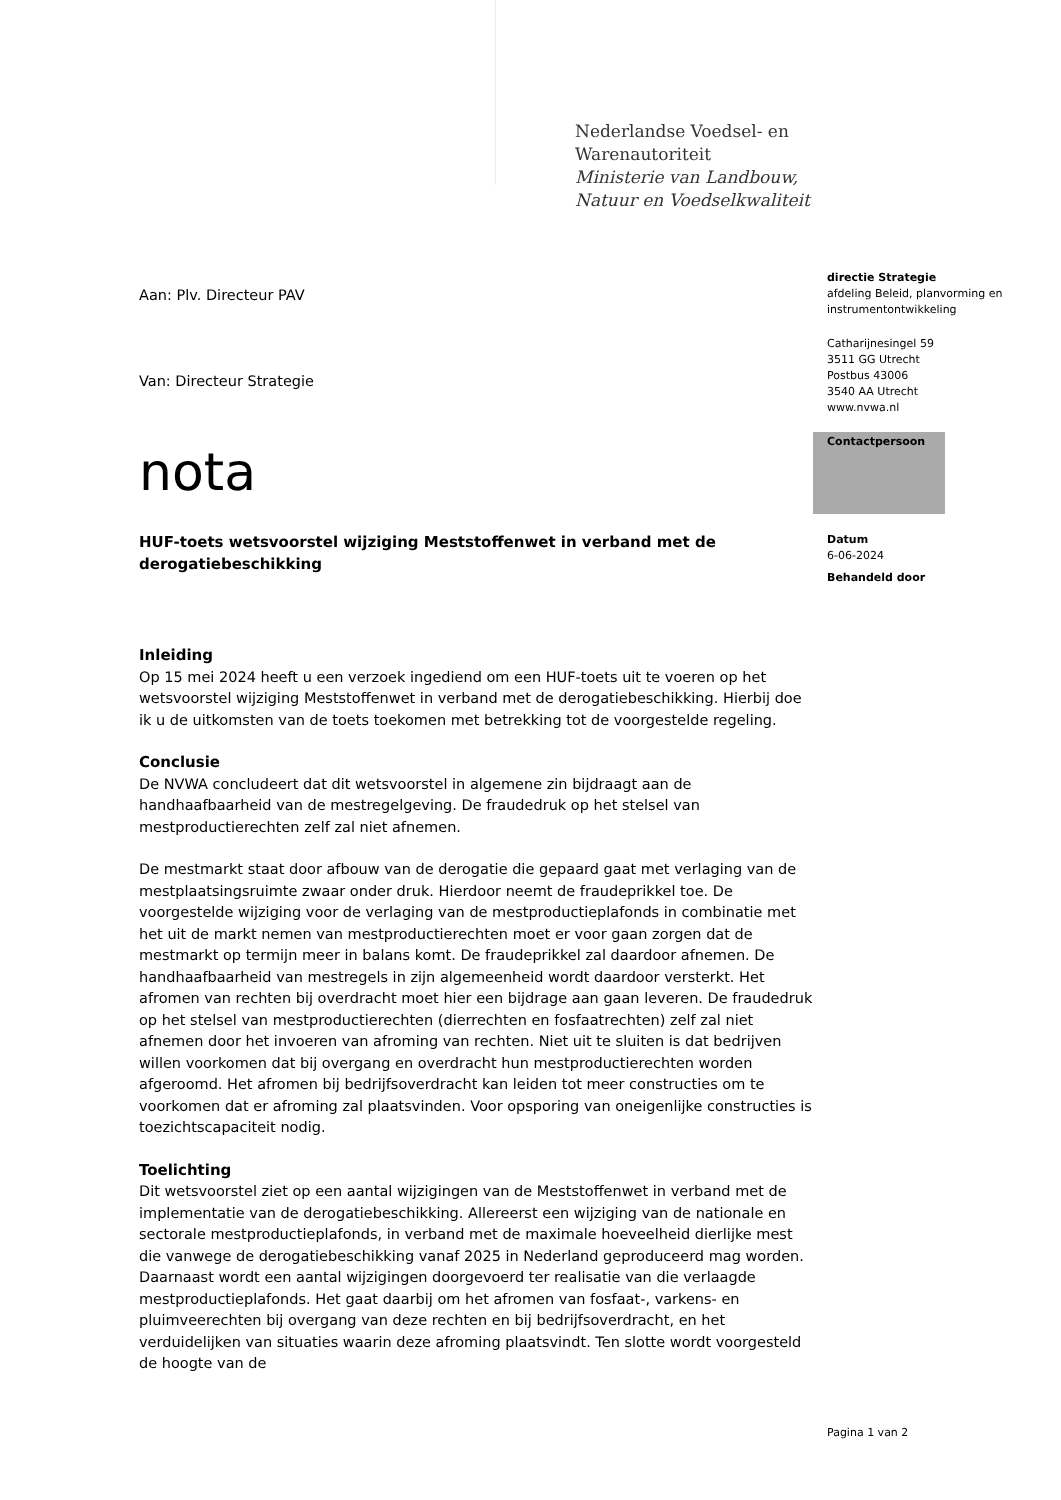Nederlandse Voedsel- en
Warenautoriteit
Ministerie van Landbouw,
Natuur en Voedselkwaliteit
Aan: Plv. Directeur PAV
Van: Directeur Strategie
nota
HUF-toets wetsvoorstel wijziging Meststoffenwet in verband met de derogatiebeschikking
Inleiding
Op 15 mei 2024 heeft u een verzoek ingediend om een HUF-toets uit te voeren op het wetsvoorstel wijziging Meststoffenwet in verband met de derogatiebeschikking. Hierbij doe ik u de uitkomsten van de toets toekomen met betrekking tot de voorgestelde regeling.
Conclusie
De NVWA concludeert dat dit wetsvoorstel in algemene zin bijdraagt aan de handhaafbaarheid van de mestregelgeving. De fraudedruk op het stelsel van mestproductierechten zelf zal niet afnemen.
De mestmarkt staat door afbouw van de derogatie die gepaard gaat met verlaging van de mestplaatsingsruimte zwaar onder druk. Hierdoor neemt de fraudeprikkel toe. De voorgestelde wijziging voor de verlaging van de mestproductieplafonds in combinatie met het uit de markt nemen van mestproductierechten moet er voor gaan zorgen dat de mestmarkt op termijn meer in balans komt. De fraudeprikkel zal daardoor afnemen. De handhaafbaarheid van mestregels in zijn algemeenheid wordt daardoor versterkt. Het afromen van rechten bij overdracht moet hier een bijdrage aan gaan leveren. De fraudedruk op het stelsel van mestproductierechten (dierrechten en fosfaatrechten) zelf zal niet afnemen door het invoeren van afroming van rechten. Niet uit te sluiten is dat bedrijven willen voorkomen dat bij overgang en overdracht hun mestproductierechten worden afgeroomd. Het afromen bij bedrijfsoverdracht kan leiden tot meer constructies om te voorkomen dat er afroming zal plaatsvinden. Voor opsporing van oneigenlijke constructies is toezichtscapaciteit nodig.
Toelichting
Dit wetsvoorstel ziet op een aantal wijzigingen van de Meststoffenwet in verband met de implementatie van de derogatiebeschikking. Allereerst een wijziging van de nationale en sectorale mestproductieplafonds, in verband met de maximale hoeveelheid dierlijke mest die vanwege de derogatiebeschikking vanaf 2025 in Nederland geproduceerd mag worden. Daarnaast wordt een aantal wijzigingen doorgevoerd ter realisatie van die verlaagde mestproductieplafonds. Het gaat daarbij om het afromen van fosfaat-, varkens- en pluimveerechten bij overgang van deze rechten en bij bedrijfsoverdracht, en het verduidelijken van situaties waarin deze afroming plaatsvindt. Ten slotte wordt voorgesteld de hoogte van de
directie Strategie
afdeling Beleid, planvorming en instrumentontwikkeling
Catharijnesingel 59
3511 GG Utrecht
Postbus 43006
3540 AA Utrecht
www.nvwa.nl
Contactpersoon
Datum
6-06-2024
Behandeld door
Pagina 1 van 2